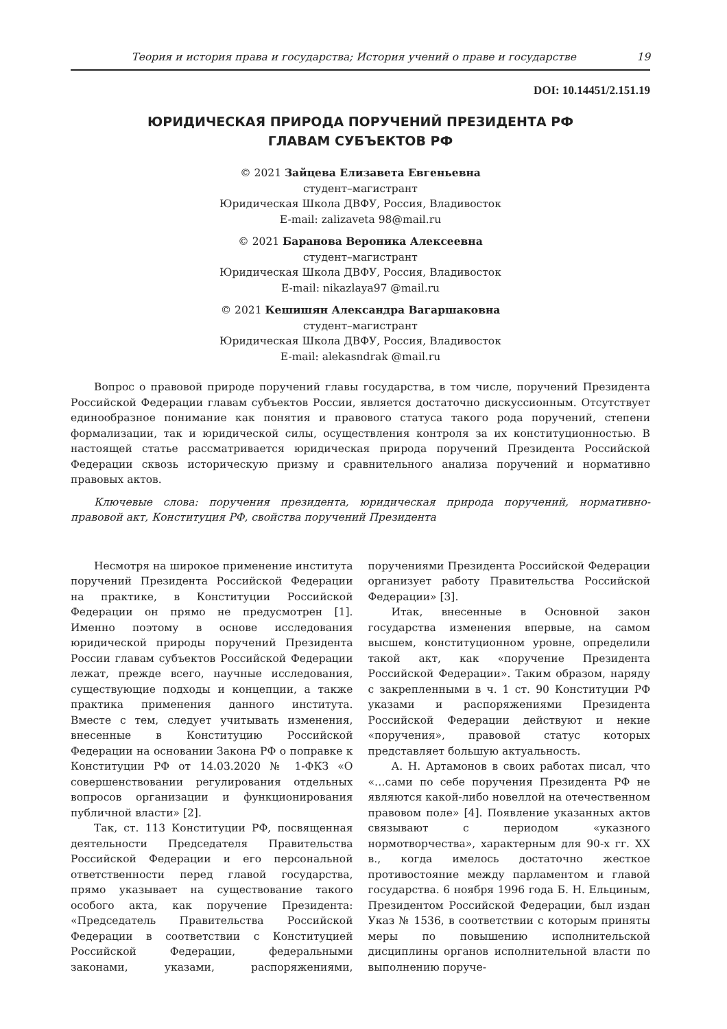Теория и история права и государства; История учений о праве и государстве 19
DOI: 10.14451/2.151.19
ЮРИДИЧЕСКАЯ ПРИРОДА ПОРУЧЕНИЙ ПРЕЗИДЕНТА РФ
ГЛАВАМ СУБЪЕКТОВ РФ
© 2021 Зайцева Елизавета Евгеньевна
студент–магистрант
Юридическая Школа ДВФУ, Россия, Владивосток
E-mail: zalizaveta 98@mail.ru
© 2021 Баранова Вероника Алексеевна
студент–магистрант
Юридическая Школа ДВФУ, Россия, Владивосток
E-mail: nikazlaya97 @mail.ru
© 2021 Кешишян Александра Вагаршаковна
студент–магистрант
Юридическая Школа ДВФУ, Россия, Владивосток
E-mail: alekasndrak @mail.ru
Вопрос о правовой природе поручений главы государства, в том числе, поручений Президента Российской Федерации главам субъектов России, является достаточно дискуссионным. Отсутствует единообразное понимание как понятия и правового статуса такого рода поручений, степени формализации, так и юридической силы, осуществления контроля за их конституционностью. В настоящей статье рассматривается юридическая природа поручений Президента Российской Федерации сквозь историческую призму и сравнительного анализа поручений и нормативно правовых актов.
Ключевые слова: поручения президента, юридическая природа поручений, нормативно-правовой акт, Конституция РФ, свойства поручений Президента
Несмотря на широкое применение института поручений Президента Российской Федерации на практике, в Конституции Российской Федерации он прямо не предусмотрен [1]. Именно поэтому в основе исследования юридической природы поручений Президента России главам субъектов Российской Федерации лежат, прежде всего, научные исследования, существующие подходы и концепции, а также практика применения данного института. Вместе с тем, следует учитывать изменения, внесенные в Конституцию Российской Федерации на основании Закона РФ о поправке к Конституции РФ от 14.03.2020 № 1-ФКЗ «О совершенствовании регулирования отдельных вопросов организации и функционирования публичной власти» [2].
Так, ст. 113 Конституции РФ, посвященная деятельности Председателя Правительства Российской Федерации и его персональной ответственности перед главой государства, прямо указывает на существование такого особого акта, как поручение Президента: «Председатель Правительства Российской Федерации в соответствии с Конституцией Российской Федерации, федеральными законами, указами, распоряжениями, поручениями Президента Российской Федерации организует работу Правительства Российской Федерации» [3].
Итак, внесенные в Основной закон государства изменения впервые, на самом высшем, конституционном уровне, определили такой акт, как «поручение Президента Российской Федерации». Таким образом, наряду с закрепленными в ч. 1 ст. 90 Конституции РФ указами и распоряжениями Президента Российской Федерации действуют и некие «поручения», правовой статус которых представляет большую актуальность.
А. Н. Артамонов в своих работах писал, что «…сами по себе поручения Президента РФ не являются какой-либо новеллой на отечественном правовом поле» [4]. Появление указанных актов связывают с периодом «указного нормотворчества», характерным для 90-х гг. XX в., когда имелось достаточно жесткое противостояние между парламентом и главой государства. 6 ноября 1996 года Б. Н. Ельциным, Президентом Российской Федерации, был издан Указ № 1536, в соответствии с которым приняты меры по повышению исполнительской дисциплины органов исполнительной власти по выполнению поруче-